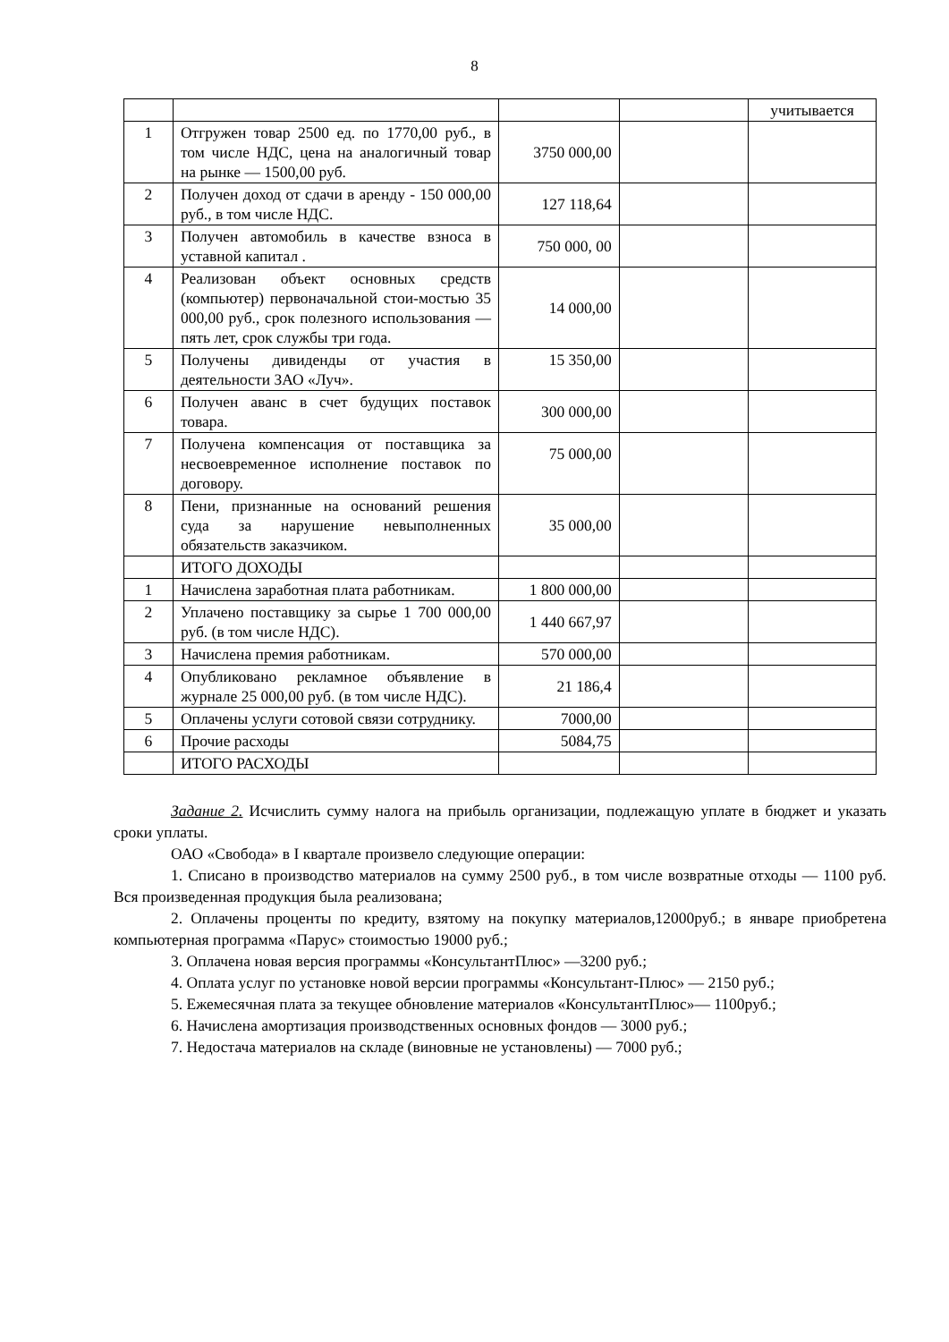8
| | | | | учитывается |
| 1 | Отгружен товар 2500 ед. по 1770,00 руб., в том числе НДС, цена на аналогичный товар на рынке — 1500,00 руб. | 3750 000,00 | | |
| 2 | Получен доход от сдачи в аренду - 150 000,00 руб., в том числе НДС. | 127 118,64 | | |
| 3 | Получен автомобиль в качестве взноса в уставной капитал . | 750 000, 00 | | |
| 4 | Реализован объект основных средств (компьютер) первоначальной стои-мостью 35 000,00 руб., срок полезного использования — пять лет, срок службы три года. | 14 000,00 | | |
| 5 | Получены дивиденды от участия в деятельности ЗАО «Луч». | 15 350,00 | | |
| 6 | Получен аванс в счет будущих поставок товара. | 300 000,00 | | |
| 7 | Получена компенсация от поставщика за несвоевременное исполнение поставок по договору. | 75 000,00 | | |
| 8 | Пени, признанные на оснований решения суда за нарушение невыполненных обязательств заказчиком. | 35 000,00 | | |
| | ИТОГО ДОХОДЫ | | | |
| 1 | Начислена заработная плата работникам. | 1 800 000,00 | | |
| 2 | Уплачено поставщику за сырье 1 700 000,00 руб. (в том числе НДС). | 1 440 667,97 | | |
| 3 | Начислена премия работникам. | 570 000,00 | | |
| 4 | Опубликовано рекламное объявление в журнале 25 000,00 руб. (в том числе НДС). | 21 186,4 | | |
| 5 | Оплачены услуги сотовой связи сотруднику. | 7000,00 | | |
| 6 | Прочие расходы | 5084,75 | | |
| | ИТОГО РАСХОДЫ | | | |
Задание 2. Исчислить сумму налога на прибыль организации, подлежащую уплате в бюджет и указать сроки уплаты.
ОАО «Свобода» в I квартале произвело следующие операции:
1. Списано в производство материалов на сумму 2500 руб., в том числе возвратные отходы — 1100 руб. Вся произведенная продукция была реализована;
2. Оплачены проценты по кредиту, взятому на покупку материалов,12000руб.; в январе приобретена компьютерная программа «Парус» стоимостью 19000 руб.;
3. Оплачена новая версия программы «КонсультантПлюс» —3200 руб.;
4. Оплата услуг по установке новой версии программы «Консультант-Плюс» — 2150 руб.;
5. Ежемесячная плата за текущее обновление материалов «КонсультантПлюс»— 1100руб.;
6. Начислена амортизация производственных основных фондов — 3000 руб.;
7. Недостача материалов на складе (виновные не установлены) — 7000 руб.;